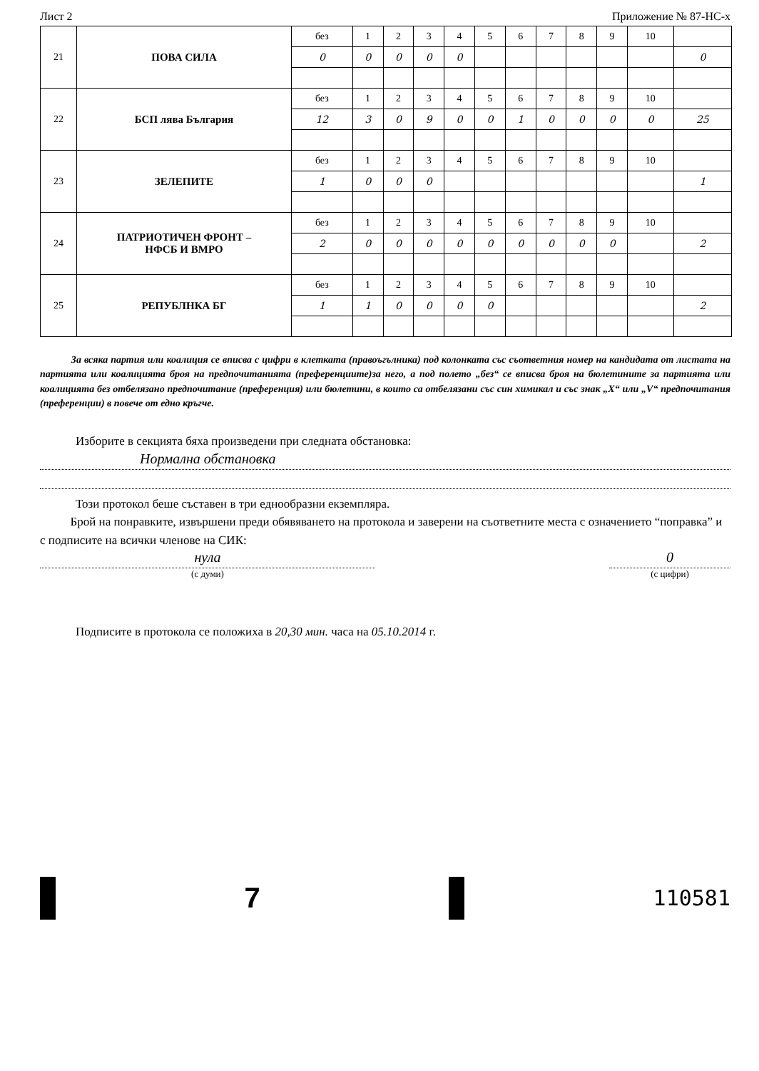Лист 2 Приложение № 87-НС-х
| 21 | ПОВА СИЛА | без | 1 | 2 | 3 | 4 | 5 | 6 | 7 | 8 | 9 | 10 | |
| | | 0 | 0 | 0 | 0 | 0 | | | | | | | 0 |
| 22 | БСП лява България | без | 1 | 2 | 3 | 4 | 5 | 6 | 7 | 8 | 9 | 10 | |
| | | 12 | 3 | 0 | 9 | 0 | 0 | 1 | 0 | 0 | 0 | 0 | 25 |
| 23 | ЗЕЛЕПИТЕ | без | 1 | 2 | 3 | 4 | 5 | 6 | 7 | 8 | 9 | 10 | |
| | | 1 | 0 | 0 | 0 | | | | | | | | 1 |
| 24 | ПАТРИОТИЧЕН ФРОНТ – НФСБ И ВМРО | без | 1 | 2 | 3 | 4 | 5 | 6 | 7 | 8 | 9 | 10 | |
| | | 2 | 0 | 0 | 0 | 0 | 0 | 0 | 0 | 0 | 0 | | 2 |
| 25 | РЕПУБЛНКА БГ | без | 1 | 2 | 3 | 4 | 5 | 6 | 7 | 8 | 9 | 10 | |
| | | 1 | 1 | 0 | 0 | 0 | 0 | | | | | | 2 |
За всяка партия или коалиция се вписва с цифри в клетката (правоъгълника) под колонката със съответния номер на кандидата от листата на партията или коалицията броя на предпочитанията (преференциите)за него, а под полето „без“ се вписва броя на бюлетините за партията или коалицията без отбелязано предпочитание (преференция) или бюлетини, в които са отбелязани със син химикал и със знак „X“ или „V“ предпочитания (преференции) в повече от едно кръгче.
Изборите в секцията бяха произведени при следната обстановка:
Нормална обстановка
Този протокол беше съставен в три еднообразни екземпляра.
Брой на понравките, извършени преди обявяването на протокола и заверени на съответните места с означението “поправка” и с подписите на всички членове на СИК:
нула
(с думи)
0
(с цифри)
Подписите в протокола се положиха в 20,30 мин. часа на 05.10.2014 г.
7
110581